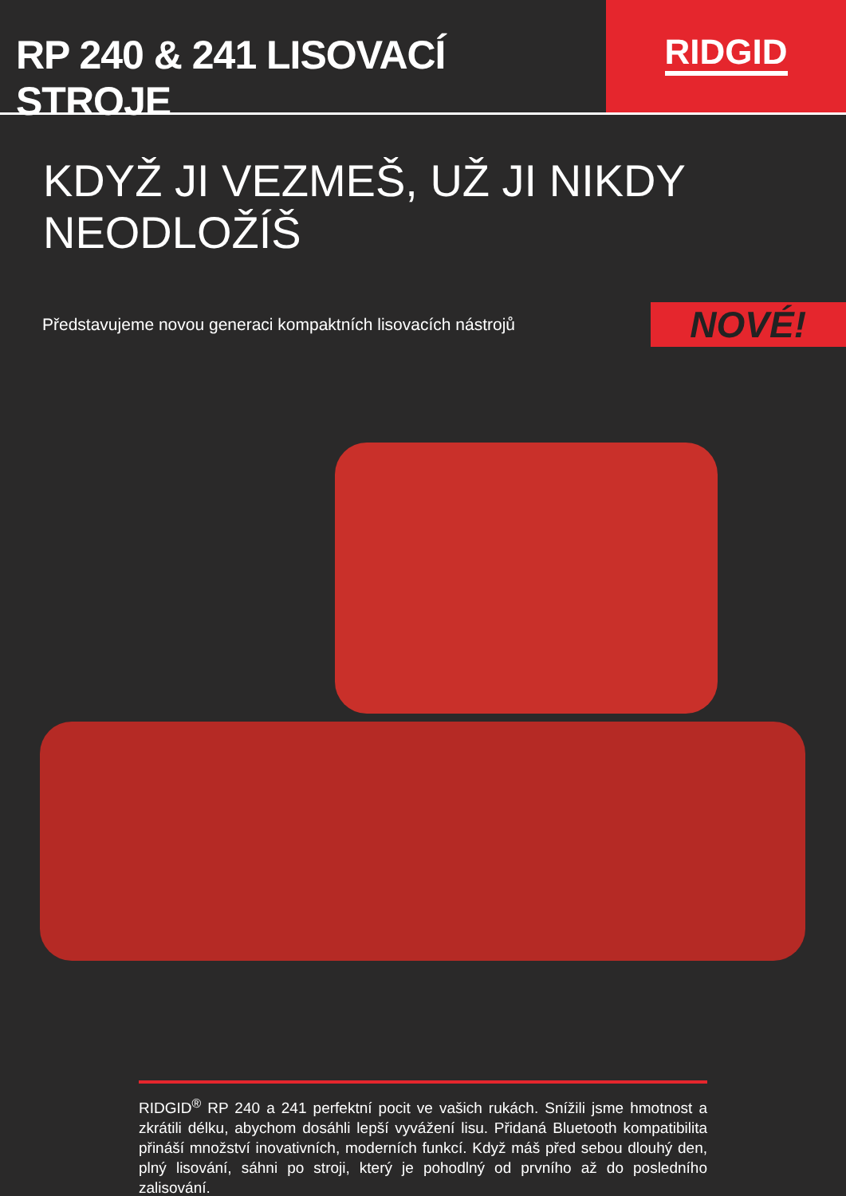RP 240 & 241 LISOVACÍ STROJE RIDGID
KDYŽ JI VEZMEŠ, UŽ JI NIKDY NEODLOŽÍŠ
Představujeme novou generaci kompaktních lisovacích nástrojů
NOVÉ!
RIDGID<sup>®</sup> RP 240 a 241 perfektní pocit ve vašich rukách. Snížili jsme hmotnost a zkrátili délku, abychom dosáhli lepší vyvážení lisu. Přidaná Bluetooth kompatibilita přináší množství inovativních, moderních funkcí. Když máš před sebou dlouhý den, plný lisování, sáhni po stroji, který je pohodlný od prvního až do posledního zalisování.